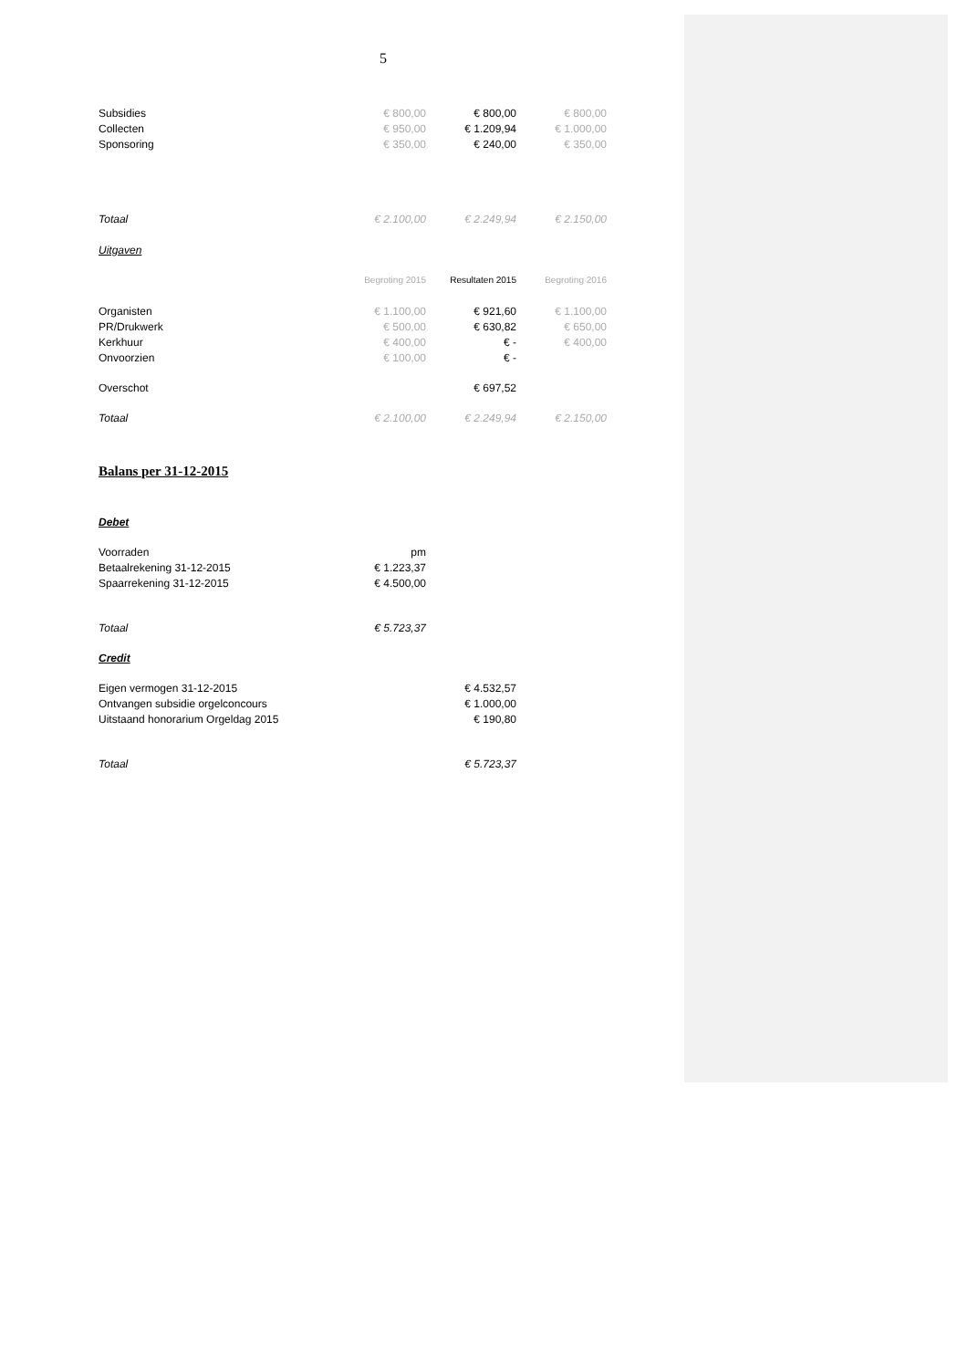5
| Subsidies | € 800,00 | € 800,00 | € 800,00 |
| Collecten | € 950,00 | € 1.209,94 | € 1.000,00 |
| Sponsoring | € 350,00 | € 240,00 | € 350,00 |
| Totaal | € 2.100,00 | € 2.249,94 | € 2.150,00 |
| Uitgaven | | | |
| | Begroting 2015 | Resultaten 2015 | Begroting 2016 |
| Organisten | € 1.100,00 | € 921,60 | € 1.100,00 |
| PR/Drukwerk | € 500,00 | € 630,82 | € 650,00 |
| Kerkhuur | € 400,00 | € - | € 400,00 |
| Onvoorzien | € 100,00 | € - | |
| Overschot | | € 697,52 | |
| Totaal | € 2.100,00 | € 2.249,94 | € 2.150,00 |
Balans per 31-12-2015
| Debet | | |
| Voorraden | pm | |
| Betaalrekening 31-12-2015 | € 1.223,37 | |
| Spaarrekening 31-12-2015 | € 4.500,00 | |
| Totaal | € 5.723,37 | |
| Credit | | |
| Eigen vermogen 31-12-2015 | | € 4.532,57 |
| Ontvangen subsidie orgelconcours | | € 1.000,00 |
| Uitstaand honorarium Orgeldag 2015 | | € 190,80 |
| Totaal | | € 5.723,37 |